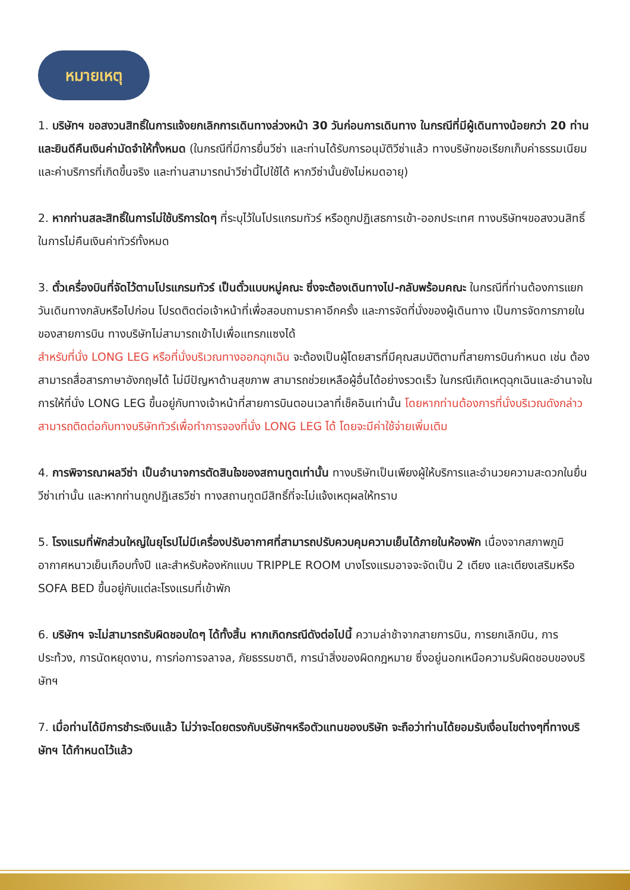หมายเหตุ
1. บริษัทฯ ขอสงวนสิทธิ์ในการแจ้งยกเลิกการเดินทางล่วงหน้า 30 วันก่อนการเดินทาง ในกรณีที่มีผู้เดินทางน้อยกว่า 20 ท่าน และยินดีคืนเงินค่ามัดจำให้ทั้งหมด (ในกรณีที่มีการยื่นวีซ่า และท่านได้รับการอนุมัติวีซ่าแล้ว ทางบริษัทขอเรียกเก็บค่าธรรมเนียมและค่าบริการที่เกิดขึ้นจริง และท่านสามารถนำวีซ่านี้ไปใช้ได้ หากวีซ่านั้นยังไม่หมดอายุ)
2. หากท่านสละสิทธิ์ในการไม่ใช้บริการใดๆ ที่ระบุไว้ในโปรแกรมทัวร์ หรือถูกปฏิเสธการเข้า-ออกประเทศ ทางบริษัทฯขอสงวนสิทธิ์ในการไม่คืนเงินค่าทัวร์ทั้งหมด
3. ตั๋วเครื่องบินที่จัดไว้ตามโปรแกรมทัวร์ เป็นตั๋วแบบหมู่คณะ ซึ่งจะต้องเดินทางไป-กลับพร้อมคณะ ในกรณีที่ท่านต้องการแยกวันเดินทางกลับหรือไปก่อน โปรดติดต่อเจ้าหน้าที่เพื่อสอบถามราคาอีกครั้ง และการจัดที่นั่งของผู้เดินทาง เป็นการจัดการภายในของสายการบิน ทางบริษัทไม่สามารถเข้าไปเพื่อแทรกแซงได้
สำหรับที่นั่ง LONG LEG หรือที่นั่งบริเวณทางออกฉุกเฉิน จะต้องเป็นผู้โดยสารที่มีคุณสมบัติตามที่สายการบินกำหนด เช่น ต้องสามารถสื่อสารภาษาอังกฤษได้ ไม่มีปัญหาด้านสุขภาพ สามารถช่วยเหลือผู้อื่นได้อย่างรวดเร็ว ในกรณีเกิดเหตุฉุกเฉินและอำนาจในการให้ที่นั่ง LONG LEG ขึ้นอยู่กับทางเจ้าหน้าที่สายการบินตอนเวลาที่เช็คอินเท่านั้น โดยหากท่านต้องการที่นั่งบริเวณดังกล่าวสามารถติดต่อกับทางบริษัททัวร์เพื่อทำการจองที่นั่ง LONG LEG ได้ โดยจะมีค่าใช้จ่ายเพิ่มเติม
4. การพิจารณาผลวีซ่า เป็นอำนาจการตัดสินใจของสถานทูตเท่านั้น ทางบริษัทเป็นเพียงผู้ให้บริการและอำนวยความสะดวกในยื่นวีซ่าเท่านั้น และหากท่านถูกปฏิเสธวีซ่า ทางสถานทูตมีสิทธิ์ที่จะไม่แจ้งเหตุผลให้ทราบ
5. โรงแรมที่พักส่วนใหญ่ในยุโรปไม่มีเครื่องปรับอากาศที่สามารถปรับควบคุมความเย็นได้ภายในห้องพัก เนื่องจากสภาพภูมิอากาศหนาวเย็นเกือบทั้งปี และสำหรับห้องหักแบบ TRIPPLE ROOM บางโรงแรมอาจจะจัดเป็น 2 เตียง และเตียงเสริมหรือ SOFA BED ขึ้นอยู่กับแต่ละโรงแรมที่เข้าพัก
6. บริษัทฯ จะไม่สามารถรับผิดชอบใดๆ ได้ทั้งสิ้น หากเกิดกรณีดังต่อไปนี้ ความล่าช้าจากสายการบิน, การยกเลิกบิน, การประท้วง, การนัดหยุดงาน, การก่อการจลาจล, ภัยธรรมชาติ, การนำสิ่งของผิดกฎหมาย ซึ่งอยู่นอกเหนือความรับผิดชอบของบริษัทฯ
7. เมื่อท่านได้มีการชำระเงินแล้ว ไม่ว่าจะโดยตรงกับบริษัทฯหรือตัวแทนของบริษัท จะถือว่าท่านได้ยอมรับเงื่อนไขต่างๆที่ทางบริษัทฯ ได้กำหนดไว้แล้ว